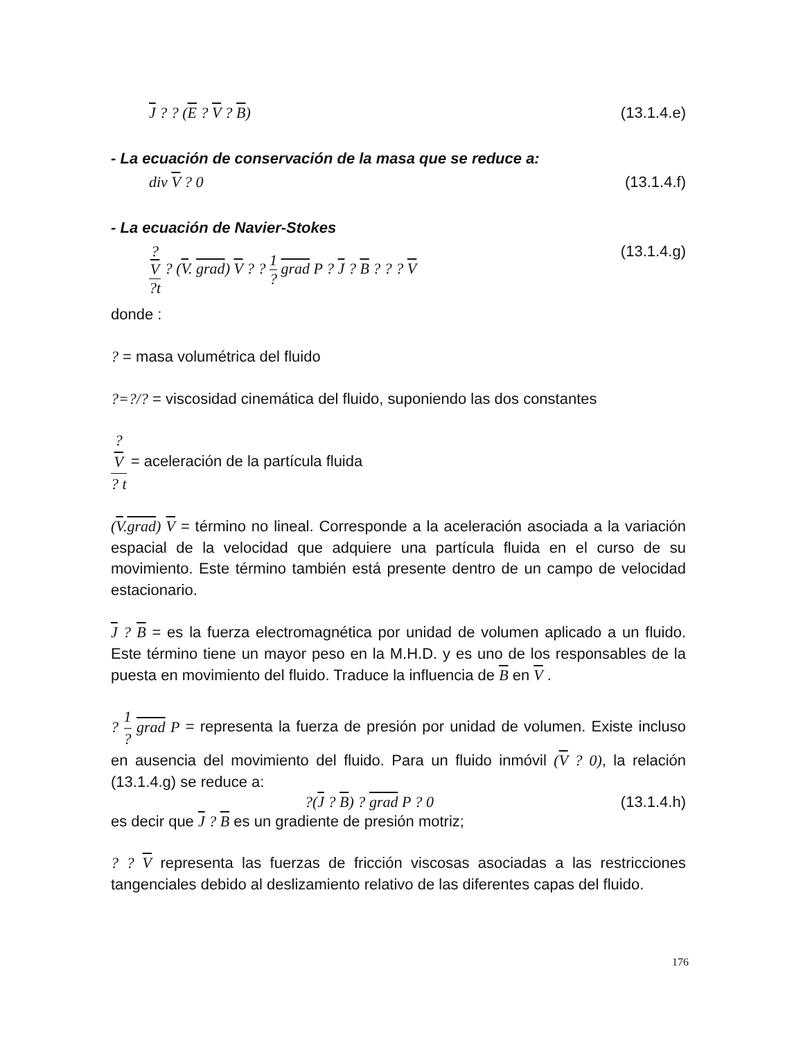J ? ? (E ? V ? B) (13.1.4.e)
- La ecuación de conservación de la masa que se reduce a:
div V ? 0 (13.1.4.f)
- La ecuación de Navier-Stokes
?
V?t ? (V. grad) V ? ? 1? grad P ? J ? B ? ? ? V (13.1.4.g)
donde :
? = masa volumétrica del fluido
?=?/? = viscosidad cinemática del fluido, suponiendo las dos constantes
?
V? t = aceleración de la partícula fluida
(V.grad) V = término no lineal. Corresponde a la aceleración asociada a la variación espacial de la velocidad que adquiere una partícula fluida en el curso de su movimiento. Este término también está presente dentro de un campo de velocidad estacionario.
J ? B = es la fuerza electromagnética por unidad de volumen aplicado a un fluido. Este término tiene un mayor peso en la M.H.D. y es uno de los responsables de la puesta en movimiento del fluido. Traduce la influencia de B en V .
? 1? grad P = representa la fuerza de presión por unidad de volumen. Existe incluso en ausencia del movimiento del fluido. Para un fluido inmóvil (V ? 0), la relación (13.1.4.g) se reduce a:
?(J ? B) ? grad P ? 0 (13.1.4.h)
es decir que J ? B es un gradiente de presión motriz;
? ? V representa las fuerzas de fricción viscosas asociadas a las restricciones tangenciales debido al deslizamiento relativo de las diferentes capas del fluido.
176